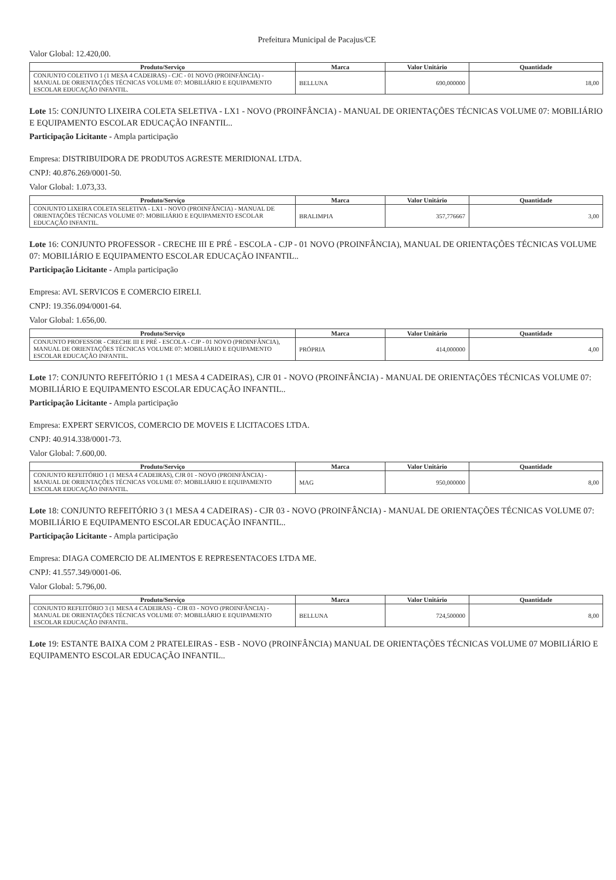Prefeitura Municipal de Pacajus/CE
Valor Global: 12.420,00.
| Produto/Serviço | Marca | Valor Unitário | Quantidade |
| --- | --- | --- | --- |
| CONJUNTO COLETIVO 1 (1 MESA 4 CADEIRAS) - CJC - 01 NOVO (PROINFÂNCIA) - MANUAL DE ORIENTAÇÕES TÉCNICAS VOLUME 07: MOBILIÁRIO E EQUIPAMENTO ESCOLAR EDUCAÇÃO INFANTIL. | BELLUNA | 690,000000 | 18,00 |
Lote 15: CONJUNTO LIXEIRA COLETA SELETIVA - LX1 - NOVO (PROINFÂNCIA) - MANUAL DE ORIENTAÇÕES TÉCNICAS VOLUME 07: MOBILIÁRIO E EQUIPAMENTO ESCOLAR EDUCAÇÃO INFANTIL..
Participação Licitante - Ampla participação
Empresa: DISTRIBUIDORA DE PRODUTOS AGRESTE MERIDIONAL LTDA.
CNPJ: 40.876.269/0001-50.
Valor Global: 1.073,33.
| Produto/Serviço | Marca | Valor Unitário | Quantidade |
| --- | --- | --- | --- |
| CONJUNTO LIXEIRA COLETA SELETIVA - LX1 - NOVO (PROINFÂNCIA) - MANUAL DE ORIENTAÇÕES TÉCNICAS VOLUME 07: MOBILIÁRIO E EQUIPAMENTO ESCOLAR EDUCAÇÃO INFANTIL. | BRALIMPIA | 357,776667 | 3,00 |
Lote 16: CONJUNTO PROFESSOR - CRECHE III E PRÉ - ESCOLA - CJP - 01 NOVO (PROINFÂNCIA), MANUAL DE ORIENTAÇÕES TÉCNICAS VOLUME 07: MOBILIÁRIO E EQUIPAMENTO ESCOLAR EDUCAÇÃO INFANTIL..
Participação Licitante - Ampla participação
Empresa: AVL SERVICOS E COMERCIO EIRELI.
CNPJ: 19.356.094/0001-64.
Valor Global: 1.656,00.
| Produto/Serviço | Marca | Valor Unitário | Quantidade |
| --- | --- | --- | --- |
| CONJUNTO PROFESSOR - CRECHE III E PRÉ - ESCOLA - CJP - 01 NOVO (PROINFÂNCIA), MANUAL DE ORIENTAÇÕES TÉCNICAS VOLUME 07: MOBILIÁRIO E EQUIPAMENTO ESCOLAR EDUCAÇÃO INFANTIL. | PRÓPRIA | 414,000000 | 4,00 |
Lote 17: CONJUNTO REFEITÓRIO 1 (1 MESA 4 CADEIRAS), CJR 01 - NOVO (PROINFÂNCIA) - MANUAL DE ORIENTAÇÕES TÉCNICAS VOLUME 07: MOBILIÁRIO E EQUIPAMENTO ESCOLAR EDUCAÇÃO INFANTIL..
Participação Licitante - Ampla participação
Empresa: EXPERT SERVICOS, COMERCIO DE MOVEIS E LICITACOES LTDA.
CNPJ: 40.914.338/0001-73.
Valor Global: 7.600,00.
| Produto/Serviço | Marca | Valor Unitário | Quantidade |
| --- | --- | --- | --- |
| CONJUNTO REFEITÓRIO 1 (1 MESA 4 CADEIRAS), CJR 01 - NOVO (PROINFÂNCIA) - MANUAL DE ORIENTAÇÕES TÉCNICAS VOLUME 07: MOBILIÁRIO E EQUIPAMENTO ESCOLAR EDUCAÇÃO INFANTIL. | MAG | 950,000000 | 8,00 |
Lote 18: CONJUNTO REFEITÓRIO 3 (1 MESA 4 CADEIRAS) - CJR 03 - NOVO (PROINFÂNCIA) - MANUAL DE ORIENTAÇÕES TÉCNICAS VOLUME 07: MOBILIÁRIO E EQUIPAMENTO ESCOLAR EDUCAÇÃO INFANTIL..
Participação Licitante - Ampla participação
Empresa: DIAGA COMERCIO DE ALIMENTOS E REPRESENTACOES LTDA ME.
CNPJ: 41.557.349/0001-06.
Valor Global: 5.796,00.
| Produto/Serviço | Marca | Valor Unitário | Quantidade |
| --- | --- | --- | --- |
| CONJUNTO REFEITÓRIO 3 (1 MESA 4 CADEIRAS) - CJR 03 - NOVO (PROINFÂNCIA) - MANUAL DE ORIENTAÇÕES TÉCNICAS VOLUME 07: MOBILIÁRIO E EQUIPAMENTO ESCOLAR EDUCAÇÃO INFANTIL. | BELLUNA | 724,500000 | 8,00 |
Lote 19: ESTANTE BAIXA COM 2 PRATELEIRAS - ESB - NOVO (PROINFÂNCIA) MANUAL DE ORIENTAÇÕES TÉCNICAS VOLUME 07 MOBILIÁRIO E EQUIPAMENTO ESCOLAR EDUCAÇÃO INFANTIL..